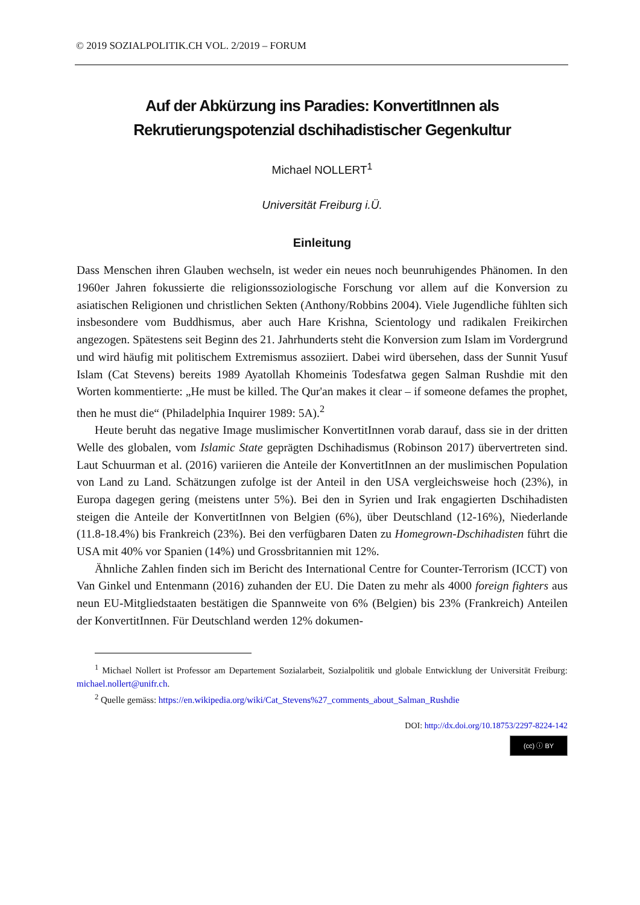© 2019 SOZIALPOLITIK.CH VOL. 2/2019 – FORUM
Auf der Abkürzung ins Paradies: KonvertitInnen als Rekrutierungspotenzial dschihadistischer Gegenkultur
Michael NOLLERT<sup>1</sup>
Universität Freiburg i.Ü.
Einleitung
Dass Menschen ihren Glauben wechseln, ist weder ein neues noch beunruhigendes Phänomen. In den 1960er Jahren fokussierte die religionssoziologische Forschung vor allem auf die Konversion zu asiatischen Religionen und christlichen Sekten (Anthony/Robbins 2004). Viele Jugendliche fühlten sich insbesondere vom Buddhismus, aber auch Hare Krishna, Scientology und radikalen Freikirchen angezogen. Spätestens seit Beginn des 21. Jahrhunderts steht die Konversion zum Islam im Vordergrund und wird häufig mit politischem Extremismus assoziiert. Dabei wird übersehen, dass der Sunnit Yusuf Islam (Cat Stevens) bereits 1989 Ayatollah Khomeinis Todesfatwa gegen Salman Rushdie mit den Worten kommentierte: „He must be killed. The Qur'an makes it clear – if someone defames the prophet, then he must die“ (Philadelphia Inquirer 1989: 5A).<sup>2</sup>
Heute beruht das negative Image muslimischer KonvertitInnen vorab darauf, dass sie in der dritten Welle des globalen, vom Islamic State geprägten Dschihadismus (Robinson 2017) übervertreten sind. Laut Schuurman et al. (2016) variieren die Anteile der KonvertitInnen an der muslimischen Population von Land zu Land. Schätzungen zufolge ist der Anteil in den USA vergleichsweise hoch (23%), in Europa dagegen gering (meistens unter 5%). Bei den in Syrien und Irak engagierten Dschihadisten steigen die Anteile der KonvertitInnen von Belgien (6%), über Deutschland (12-16%), Niederlande (11.8-18.4%) bis Frankreich (23%). Bei den verfügbaren Daten zu Homegrown-Dschihadisten führt die USA mit 40% vor Spanien (14%) und Grossbritannien mit 12%.
Ähnliche Zahlen finden sich im Bericht des International Centre for Counter-Terrorism (ICCT) von Van Ginkel und Entenmann (2016) zuhanden der EU. Die Daten zu mehr als 4000 foreign fighters aus neun EU-Mitgliedstaaten bestätigen die Spannweite von 6% (Belgien) bis 23% (Frankreich) Anteilen der KonvertitInnen. Für Deutschland werden 12% dokumen-
<sup>1</sup> Michael Nollert ist Professor am Departement Sozialarbeit, Sozialpolitik und globale Entwicklung der Universität Freiburg: michael.nollert@unifr.ch.
<sup>2</sup> Quelle gemäss: https://en.wikipedia.org/wiki/Cat_Stevens%27_comments_about_Salman_Rushdie
DOI: http://dx.doi.org/10.18753/2297-8224-142
(cc) ⓘ BY